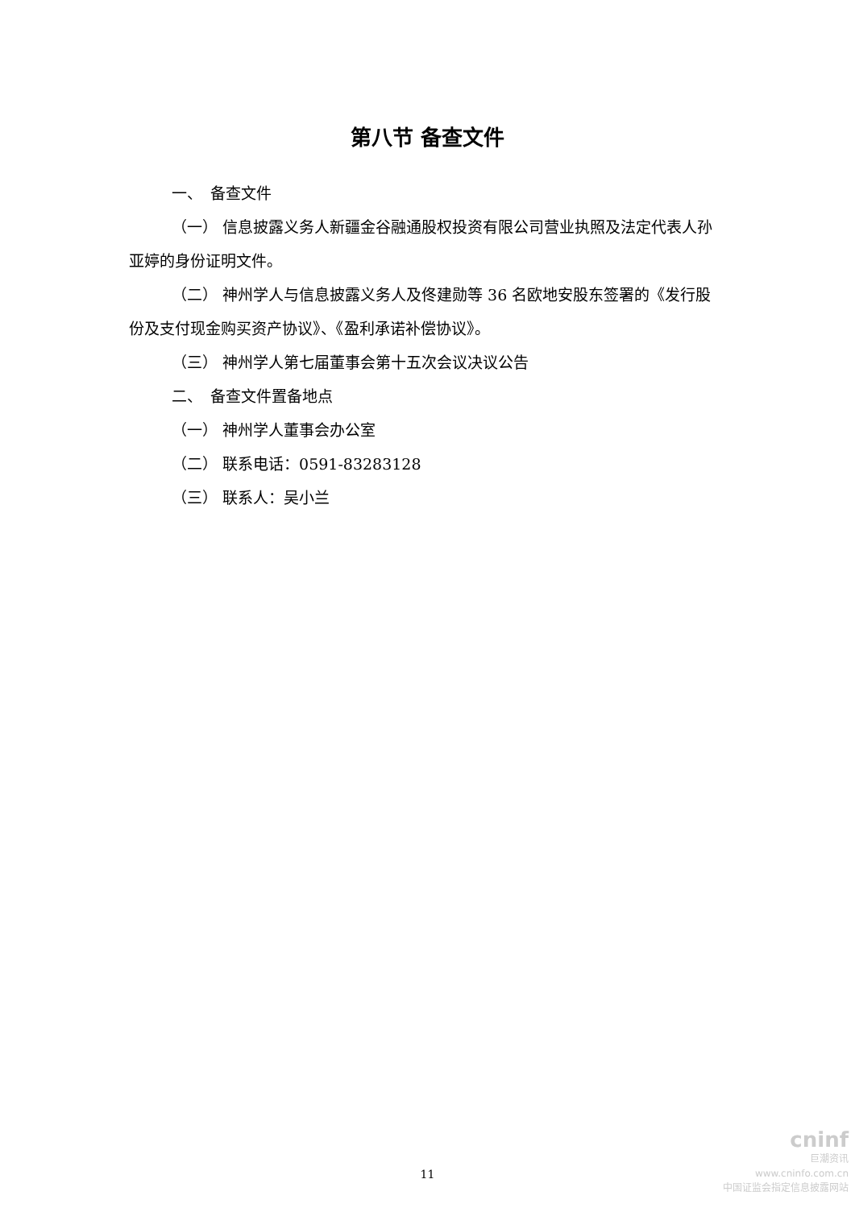第八节 备查文件
一、　备查文件
（一） 信息披露义务人新疆金谷融通股权投资有限公司营业执照及法定代表人孙亚婷的身份证明文件。
（二） 神州学人与信息披露义务人及佟建勋等 36 名欧地安股东签署的《发行股份及支付现金购买资产协议》、《盈利承诺补偿协议》。
（三） 神州学人第七届董事会第十五次会议决议公告
二、　备查文件置备地点
（一） 神州学人董事会办公室
（二） 联系电话：0591-83283128
（三） 联系人：吴小兰
11
cninf
巨潮资讯
www.cninfo.com.cn
中国证监会指定信息披露网站